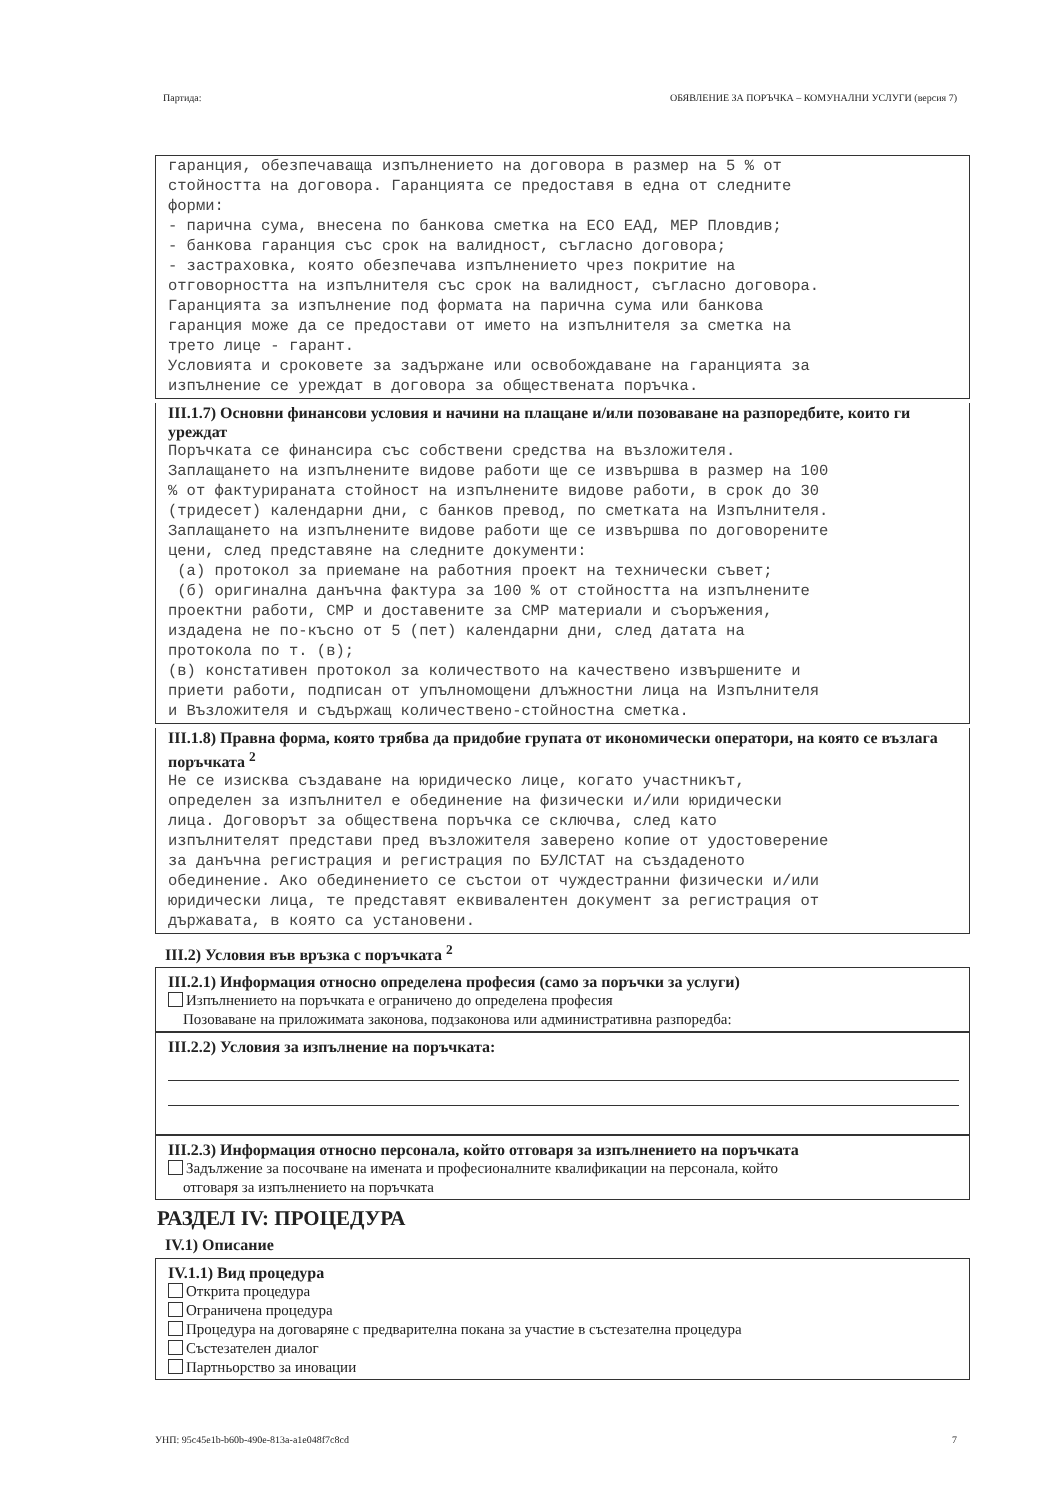Партида: ОБЯВЛЕНИЕ ЗА ПОРЪЧКА – КОМУНАЛНИ УСЛУГИ (версия 7)
гаранция, обезпечаваща изпълнението на договора в размер на 5 % от стойността на договора. Гаранцията се предоставя в една от следните форми: - парична сума, внесена по банкова сметка на ЕСО ЕАД, МЕР Пловдив; - банкова гаранция със срок на валидност, съгласно договора; - застраховка, която обезпечава изпълнението чрез покритие на отговорността на изпълнителя със срок на валидност, съгласно договора. Гаранцията за изпълнение под формата на парична сума или банкова гаранция може да се предостави от името на изпълнителя за сметка на трето лице - гарант. Условията и сроковете за задържане или освобождаване на гаранцията за изпълнение се уреждат в договора за обществената поръчка.
III.1.7) Основни финансови условия и начини на плащане и/или позоваване на разпоредбите, които ги уреждат
Поръчката се финансира със собствени средства на възложителя. Заплащането на изпълнените видове работи ще се извършва в размер на 100 % от фактурираната стойност на изпълнените видове работи, в срок до 30 (тридесет) календарни дни, с банков превод, по сметката на Изпълнителя. Заплащането на изпълнените видове работи ще се извършва по договорените цени, след представяне на следните документи: (а) протокол за приемане на работния проект на технически съвет; (б) оригинална данъчна фактура за 100 % от стойността на изпълнените проектни работи, СМР и доставените за СМР материали и съоръжения, издадена не по-късно от 5 (пет) календарни дни, след датата на протокола по т. (в); (в) констативен протокол за количеството на качествено извършените и приети работи, подписан от упълномощени длъжностни лица на Изпълнителя и Възложителя и съдържащ количествено-стойностна сметка.
III.1.8) Правна форма, която трябва да придобие групата от икономически оператори, на която се възлага поръчката <sup>2</sup>
Не се изисква създаване на юридическо лице, когато участникът, определен за изпълнител е обединение на физически и/или юридически лица. Договорът за обществена поръчка се сключва, след като изпълнителят представи пред възложителя заверено копие от удостоверение за данъчна регистрация и регистрация по БУЛСТАТ на създаденото обединение. Ако обединението се състои от чуждестранни физически и/или юридически лица, те представят еквивалентен документ за регистрация от държавата, в която са установени.
III.2) Условия във връзка с поръчката <sup>2</sup>
III.2.1) Информация относно определена професия (само за поръчки за услуги)
Изпълнението на поръчката е ограничено до определена професия
Позоваване на приложимата законова, подзаконова или административна разпоредба:
III.2.2) Условия за изпълнение на поръчката:
III.2.3) Информация относно персонала, който отговаря за изпълнението на поръчката
Задължение за посочване на имената и професионалните квалификации на персонала, който
отговаря за изпълнението на поръчката
РАЗДЕЛ IV: ПРОЦЕДУРА
IV.1) Описание
IV.1.1) Вид процедура
Открита процедура
Ограничена процедура
Процедура на договаряне с предварителна покана за участие в състезателна процедура
Състезателен диалог
Партньорство за иновации
УНП: 95c45e1b-b60b-490e-813a-a1e048f7c8cd 7